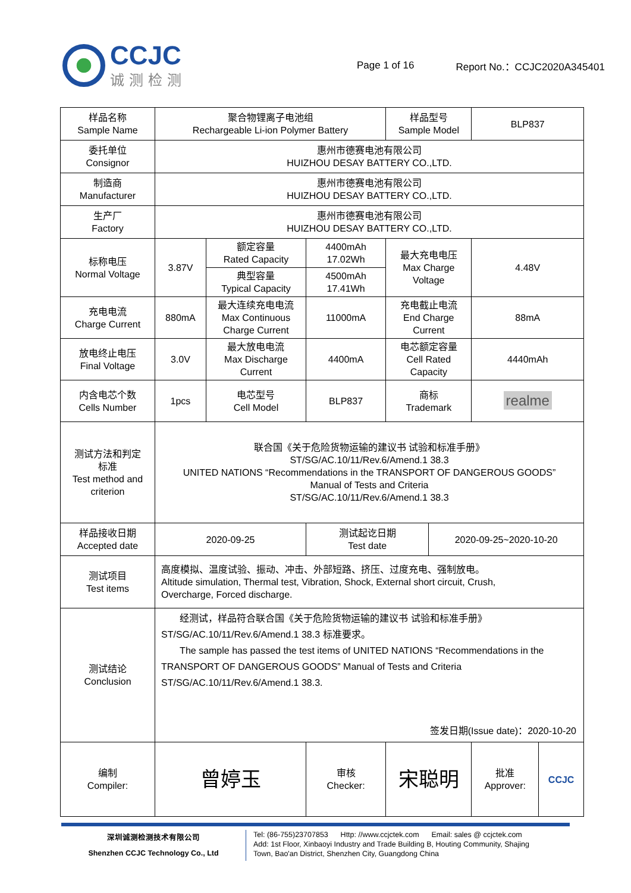CCJC
诚测检测
Page 1 of 16 Report No.：CCJC2020A345401
| 样品名称 Sample Name | 聚合物锂离子电池组 Rechargeable Li-ion Polymer Battery | | | 样品型号 Sample Model | | BLP837 | |
| 委托单位 Consignor | 惠州市德赛电池有限公司 HUIZHOU DESAY BATTERY CO.,LTD. | | | | | | |
| 制造商 Manufacturer | 惠州市德赛电池有限公司 HUIZHOU DESAY BATTERY CO.,LTD. | | | | | | |
| 生产厂 Factory | 惠州市德赛电池有限公司 HUIZHOU DESAY BATTERY CO.,LTD. | | | | | | |
| 标称电压 Normal Voltage | 3.87V | 额定容量 Rated Capacity | 4400mAh 17.02Wh | 最大充电电压 Max Charge Voltage | | 4.48V | |
| | | 典型容量 Typical Capacity | 4500mAh 17.41Wh | | | | |
| 充电电流 Charge Current | 880mA | 最大连续充电电流 Max Continuous Charge Current | 11000mA | 充电截止电流 End Charge Current | | 88mA | |
| 放电终止电压 Final Voltage | 3.0V | 最大放电电流 Max Discharge Current | 4400mA | 电芯额定容量 Cell Rated Capacity | | 4440mAh | |
| 内含电芯个数 Cells Number | 1pcs | 电芯型号 Cell Model | BLP837 | 商标 Trademark | | realme | |
| 测试方法和判定 标准 Test method and criterion | 联合国《关于危险货物运输的建议书 试验和标准手册》 ST/SG/AC.10/11/Rev.6/Amend.1 38.3 UNITED NATIONS “Recommendations in the TRANSPORT OF DANGEROUS GOODS” Manual of Tests and Criteria ST/SG/AC.10/11/Rev.6/Amend.1 38.3 | | | | | | |
| 样品接收日期 Accepted date | 2020-09-25 | | 测试起讫日期 Test date | | 2020-09-25~2020-10-20 | | |
| 测试项目 Test items | 高度模拟、温度试验、振动、冲击、外部短路、挤压、过度充电、强制放电。 Altitude simulation, Thermal test, Vibration, Shock, External short circuit, Crush, Overcharge, Forced discharge. | | | | | | |
| 测试结论 Conclusion | 经测试，样品符合联合国《关于危险货物运输的建议书 试验和标准手册》 ST/SG/AC.10/11/Rev.6/Amend.1 38.3 标准要求。 The sample has passed the test items of UNITED NATIONS “Recommendations in the TRANSPORT OF DANGEROUS GOODS” Manual of Tests and Criteria ST/SG/AC.10/11/Rev.6/Amend.1 38.3. 签发日期(Issue date)：2020-10-20 | | | | | | |
| 编制 Compiler: | 曾婷玉 | | 审核 Checker: | 宋聪明 | | 批准 Approver: | CCJC |
深圳诚测检测技术有限公司
Shenzhen CCJC Technology Co., Ltd
Tel: (86-755)23707853 Http: //www.ccjctek.com Email: sales @ ccjctek.com
Add: 1st Floor, Xinbaoyi Industry and Trade Building B, Houting Community, Shajing
Town, Bao'an District, Shenzhen City, Guangdong China